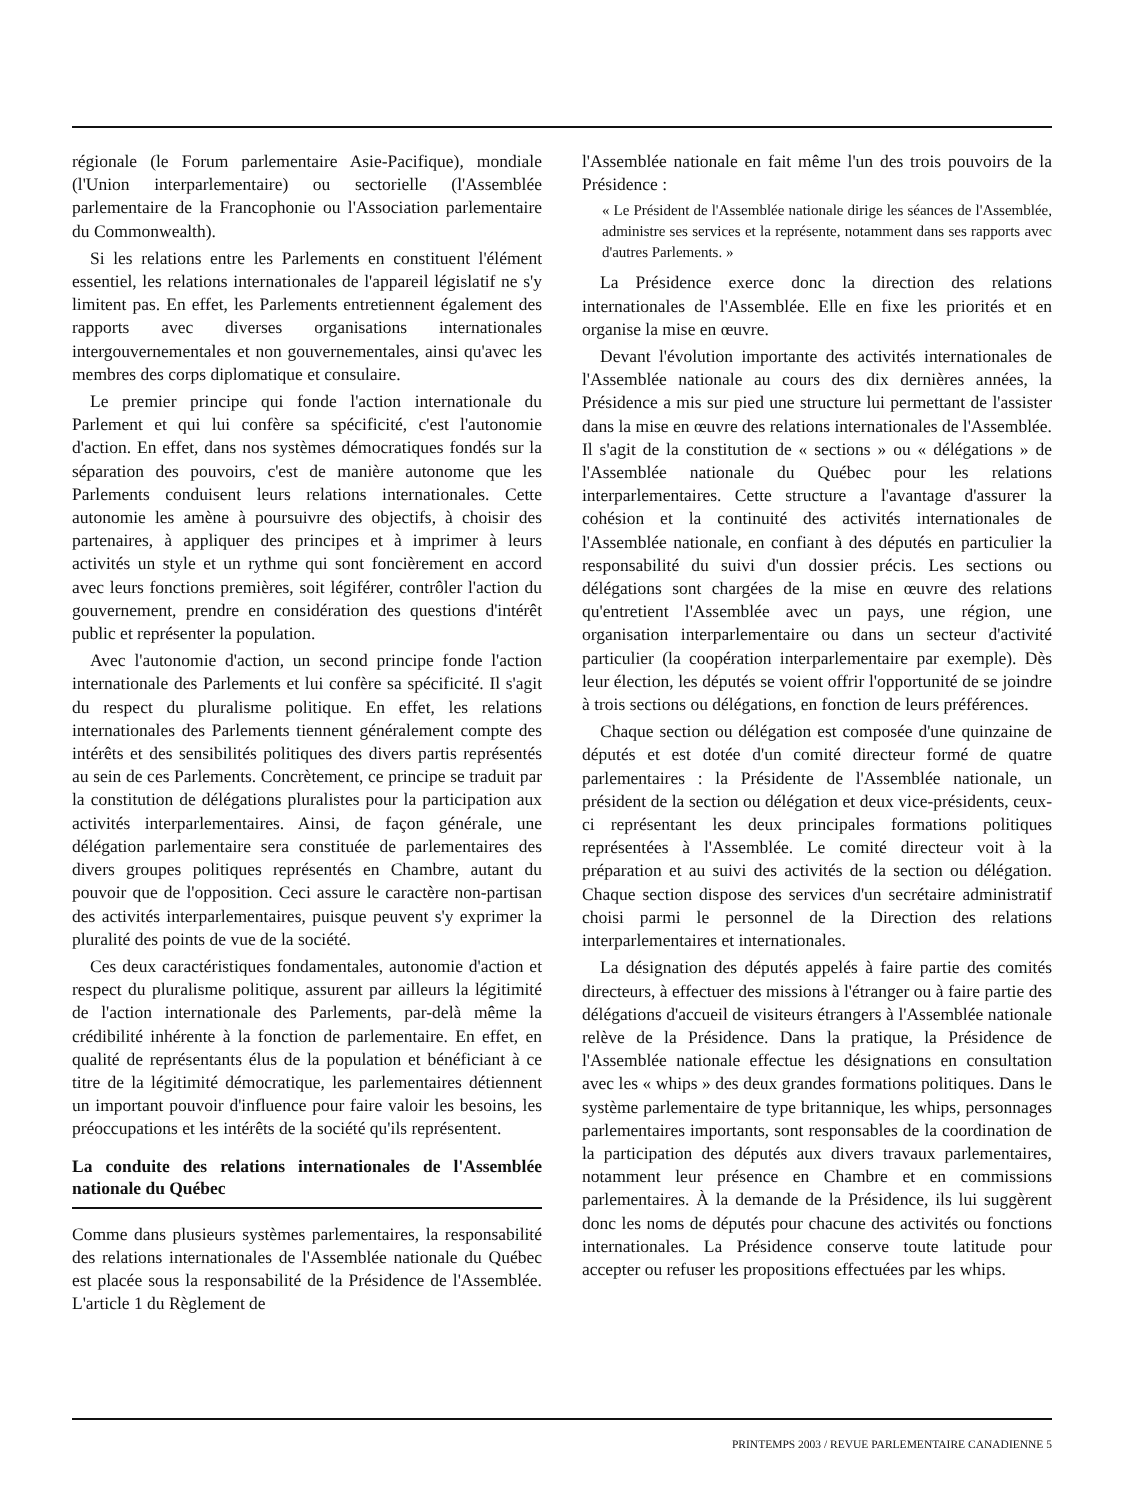régionale (le Forum parlementaire Asie-Pacifique), mondiale (l'Union interparlementaire) ou sectorielle (l'Assemblée parlementaire de la Francophonie ou l'Association parlementaire du Commonwealth).
Si les relations entre les Parlements en constituent l'élément essentiel, les relations internationales de l'appareil législatif ne s'y limitent pas. En effet, les Parlements entretiennent également des rapports avec diverses organisations internationales intergouvernementales et non gouvernementales, ainsi qu'avec les membres des corps diplomatique et consulaire.
Le premier principe qui fonde l'action internationale du Parlement et qui lui confère sa spécificité, c'est l'autonomie d'action. En effet, dans nos systèmes démocratiques fondés sur la séparation des pouvoirs, c'est de manière autonome que les Parlements conduisent leurs relations internationales. Cette autonomie les amène à poursuivre des objectifs, à choisir des partenaires, à appliquer des principes et à imprimer à leurs activités un style et un rythme qui sont foncièrement en accord avec leurs fonctions premières, soit légiférer, contrôler l'action du gouvernement, prendre en considération des questions d'intérêt public et représenter la population.
Avec l'autonomie d'action, un second principe fonde l'action internationale des Parlements et lui confère sa spécificité. Il s'agit du respect du pluralisme politique. En effet, les relations internationales des Parlements tiennent généralement compte des intérêts et des sensibilités politiques des divers partis représentés au sein de ces Parlements. Concrètement, ce principe se traduit par la constitution de délégations pluralistes pour la participation aux activités interparlementaires. Ainsi, de façon générale, une délégation parlementaire sera constituée de parlementaires des divers groupes politiques représentés en Chambre, autant du pouvoir que de l'opposition. Ceci assure le caractère non-partisan des activités interparlementaires, puisque peuvent s'y exprimer la pluralité des points de vue de la société.
Ces deux caractéristiques fondamentales, autonomie d'action et respect du pluralisme politique, assurent par ailleurs la légitimité de l'action internationale des Parlements, par-delà même la crédibilité inhérente à la fonction de parlementaire. En effet, en qualité de représentants élus de la population et bénéficiant à ce titre de la légitimité démocratique, les parlementaires détiennent un important pouvoir d'influence pour faire valoir les besoins, les préoccupations et les intérêts de la société qu'ils représentent.
La conduite des relations internationales de l'Assemblée nationale du Québec
Comme dans plusieurs systèmes parlementaires, la responsabilité des relations internationales de l'Assemblée nationale du Québec est placée sous la responsabilité de la Présidence de l'Assemblée. L'article 1 du Règlement de
l'Assemblée nationale en fait même l'un des trois pouvoirs de la Présidence :
« Le Président de l'Assemblée nationale dirige les séances de l'Assemblée, administre ses services et la représente, notamment dans ses rapports avec d'autres Parlements. »
La Présidence exerce donc la direction des relations internationales de l'Assemblée. Elle en fixe les priorités et en organise la mise en œuvre.
Devant l'évolution importante des activités internationales de l'Assemblée nationale au cours des dix dernières années, la Présidence a mis sur pied une structure lui permettant de l'assister dans la mise en œuvre des relations internationales de l'Assemblée. Il s'agit de la constitution de « sections » ou « délégations » de l'Assemblée nationale du Québec pour les relations interparlementaires. Cette structure a l'avantage d'assurer la cohésion et la continuité des activités internationales de l'Assemblée nationale, en confiant à des députés en particulier la responsabilité du suivi d'un dossier précis. Les sections ou délégations sont chargées de la mise en œuvre des relations qu'entretient l'Assemblée avec un pays, une région, une organisation interparlementaire ou dans un secteur d'activité particulier (la coopération interparlementaire par exemple). Dès leur élection, les députés se voient offrir l'opportunité de se joindre à trois sections ou délégations, en fonction de leurs préférences.
Chaque section ou délégation est composée d'une quinzaine de députés et est dotée d'un comité directeur formé de quatre parlementaires : la Présidente de l'Assemblée nationale, un président de la section ou délégation et deux vice-présidents, ceux-ci représentant les deux principales formations politiques représentées à l'Assemblée. Le comité directeur voit à la préparation et au suivi des activités de la section ou délégation. Chaque section dispose des services d'un secrétaire administratif choisi parmi le personnel de la Direction des relations interparlementaires et internationales.
La désignation des députés appelés à faire partie des comités directeurs, à effectuer des missions à l'étranger ou à faire partie des délégations d'accueil de visiteurs étrangers à l'Assemblée nationale relève de la Présidence. Dans la pratique, la Présidence de l'Assemblée nationale effectue les désignations en consultation avec les « whips » des deux grandes formations politiques. Dans le système parlementaire de type britannique, les whips, personnages parlementaires importants, sont responsables de la coordination de la participation des députés aux divers travaux parlementaires, notamment leur présence en Chambre et en commissions parlementaires. À la demande de la Présidence, ils lui suggèrent donc les noms de députés pour chacune des activités ou fonctions internationales. La Présidence conserve toute latitude pour accepter ou refuser les propositions effectuées par les whips.
PRINTEMPS 2003 / REVUE PARLEMENTAIRE CANADIENNE 5